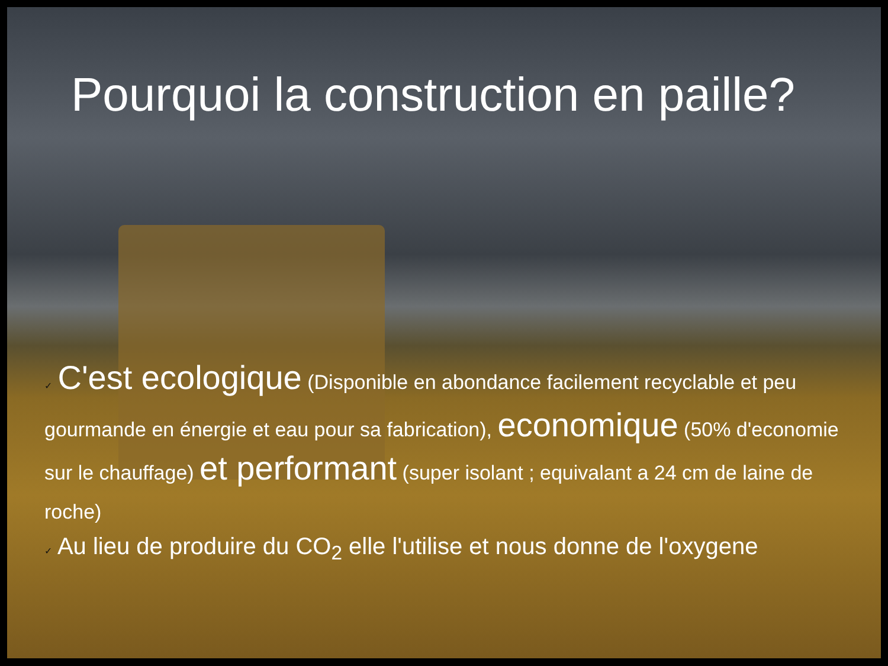Pourquoi la construction en paille?
✓ C'est ecologique (Disponible en abondance facilement recyclable et peu gourmande en énergie et eau pour sa fabrication), economique (50% d'economie sur le chauffage) et performant (super isolant ; equivalant a 24 cm de laine de roche)
✓ Au lieu de produire du CO<sub>2</sub> elle l'utilise et nous donne de l'oxygene